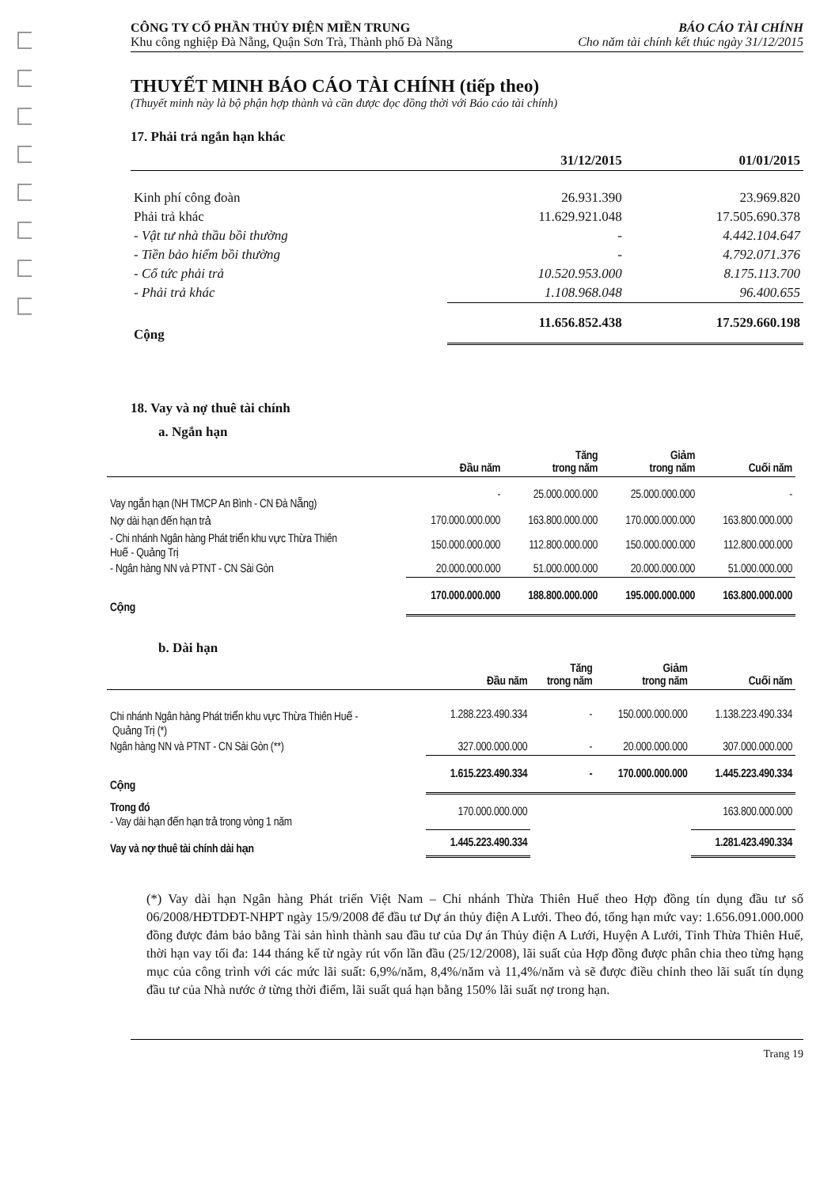CÔNG TY CỔ PHẦN THỦY ĐIỆN MIỀN TRUNG
Khu công nghiệp Đà Nẵng, Quận Sơn Trà, Thành phố Đà Nẵng
BÁO CÁO TÀI CHÍNH
Cho năm tài chính kết thúc ngày 31/12/2015
THUYẾT MINH BÁO CÁO TÀI CHÍNH (tiếp theo)
(Thuyết minh này là bộ phận hợp thành và cần được đọc đồng thời với Báo cáo tài chính)
17. Phải trả ngắn hạn khác
| | 31/12/2015 | 01/01/2015 |
| --- | --- | --- |
| Kinh phí công đoàn | 26.931.390 | 23.969.820 |
| Phải trả khác | 11.629.921.048 | 17.505.690.378 |
| - Vật tư nhà thầu bồi thường | - | 4.442.104.647 |
| - Tiền bảo hiểm bồi thường | - | 4.792.071.376 |
| - Cổ tức phải trả | 10.520.953.000 | 8.175.113.700 |
| - Phải trả khác | 1.108.968.048 | 96.400.655 |
| Cộng | 11.656.852.438 | 17.529.660.198 |
18. Vay và nợ thuê tài chính
a. Ngắn hạn
| | Đầu năm | Tăng trong năm | Giảm trong năm | Cuối năm |
| --- | --- | --- | --- | --- |
| Vay ngắn hạn (NH TMCP An Bình - CN Đà Nẵng) | - | 25.000.000.000 | 25.000.000.000 | - |
| Nợ dài hạn đến hạn trả | 170.000.000.000 | 163.800.000.000 | 170.000.000.000 | 163.800.000.000 |
| - Chi nhánh Ngân hàng Phát triển khu vực Thừa Thiên Huế - Quảng Trị | 150.000.000.000 | 112.800.000.000 | 150.000.000.000 | 112.800.000.000 |
| - Ngân hàng NN và PTNT - CN Sài Gòn | 20.000.000.000 | 51.000.000.000 | 20.000.000.000 | 51.000.000.000 |
| Cộng | 170.000.000.000 | 188.800.000.000 | 195.000.000.000 | 163.800.000.000 |
b. Dài hạn
| | Đầu năm | Tăng trong năm | Giảm trong năm | Cuối năm |
| --- | --- | --- | --- | --- |
| Chi nhánh Ngân hàng Phát triển khu vực Thừa Thiên Huế - Quảng Trị (*) | 1.288.223.490.334 | - | 150.000.000.000 | 1.138.223.490.334 |
| Ngân hàng NN và PTNT - CN Sài Gòn (**) | 327.000.000.000 | - | 20.000.000.000 | 307.000.000.000 |
| Cộng | 1.615.223.490.334 | - | 170.000.000.000 | 1.445.223.490.334 |
| Trong đó - Vay dài hạn đến hạn trả trong vòng 1 năm | 170.000.000.000 | | | 163.800.000.000 |
| Vay và nợ thuê tài chính dài hạn | 1.445.223.490.334 | | | 1.281.423.490.334 |
(*) Vay dài hạn Ngân hàng Phát triển Việt Nam – Chi nhánh Thừa Thiên Huế theo Hợp đồng tín dụng đầu tư số 06/2008/HĐTDĐT-NHPT ngày 15/9/2008 để đầu tư Dự án thủy điện A Lưới. Theo đó, tổng hạn mức vay: 1.656.091.000.000 đồng được đảm bảo bằng Tài sản hình thành sau đầu tư của Dự án Thủy điện A Lưới, Huyện A Lưới, Tỉnh Thừa Thiên Huế, thời hạn vay tối đa: 144 tháng kể từ ngày rút vốn lần đầu (25/12/2008), lãi suất của Hợp đồng được phân chia theo từng hạng mục của công trình với các mức lãi suất: 6,9%/năm, 8,4%/năm và 11,4%/năm và sẽ được điều chỉnh theo lãi suất tín dụng đầu tư của Nhà nước ở từng thời điểm, lãi suất quá hạn bằng 150% lãi suất nợ trong hạn.
Trang 19